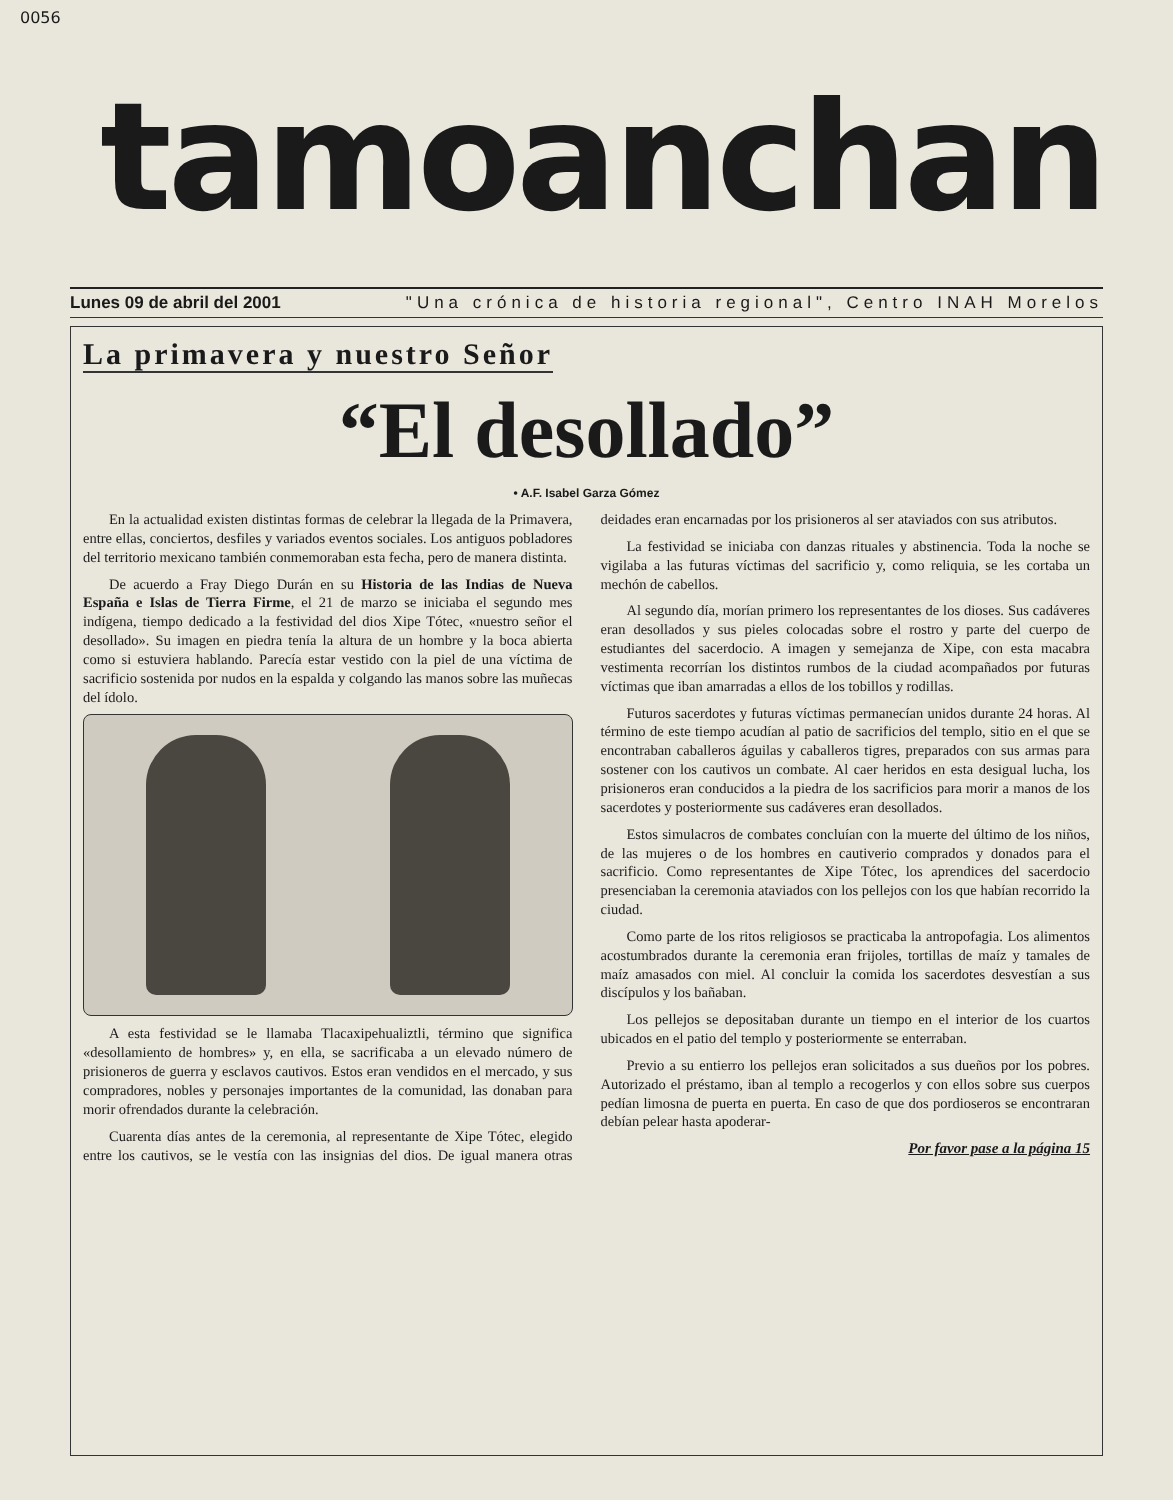0056
tamoanchan
Lunes 09 de abril del 2001 "Una crónica de historia regional", Centro INAH Morelos
La primavera y nuestro Señor
“El desollado”
• A.F. Isabel Garza Gómez
En la actualidad existen distintas formas de celebrar la llegada de la Primavera, entre ellas, conciertos, desfiles y variados eventos sociales. Los antiguos pobladores del territorio mexicano también conmemoraban esta fecha, pero de manera distinta.
De acuerdo a Fray Diego Durán en su Historia de las Indias de Nueva España e Islas de Tierra Firme, el 21 de marzo se iniciaba el segundo mes indígena, tiempo dedicado a la festividad del dios Xipe Tótec, «nuestro señor el desollado». Su imagen en piedra tenía la altura de un hombre y la boca abierta como si estuviera hablando. Parecía estar vestido con la piel de una víctima de sacrificio sostenida por nudos en la espalda y colgando las manos sobre las muñecas del ídolo.
A esta festividad se le llamaba Tlacaxipehualiztli, término que significa «desollamiento de hombres» y, en ella, se sacrificaba a un elevado número de prisioneros de guerra y esclavos cautivos. Estos eran vendidos en el mercado, y sus compradores, nobles y personajes importantes de la comunidad, las donaban para morir ofrendados durante la celebración.
Cuarenta días antes de la ceremonia, al representante de Xipe Tótec, elegido entre los cautivos, se le vestía con las insignias del dios. De igual manera otras deidades eran encarnadas por los prisioneros al ser ataviados con sus atributos.
La festividad se iniciaba con danzas rituales y abstinencia. Toda la noche se vigilaba a las futuras víctimas del sacrificio y, como reliquia, se les cortaba un mechón de cabellos.
Al segundo día, morían primero los representantes de los dioses. Sus cadáveres eran desollados y sus pieles colocadas sobre el rostro y parte del cuerpo de estudiantes del sacerdocio. A imagen y semejanza de Xipe, con esta macabra vestimenta recorrían los distintos rumbos de la ciudad acompañados por futuras víctimas que iban amarradas a ellos de los tobillos y rodillas.
Futuros sacerdotes y futuras víctimas permanecían unidos durante 24 horas. Al término de este tiempo acudían al patio de sacrificios del templo, sitio en el que se encontraban caballeros águilas y caballeros tigres, preparados con sus armas para sostener con los cautivos un combate. Al caer heridos en esta desigual lucha, los prisioneros eran conducidos a la piedra de los sacrificios para morir a manos de los sacerdotes y posteriormente sus cadáveres eran desollados.
Estos simulacros de combates concluían con la muerte del último de los niños, de las mujeres o de los hombres en cautiverio comprados y donados para el sacrificio. Como representantes de Xipe Tótec, los aprendices del sacerdocio presenciaban la ceremonia ataviados con los pellejos con los que habían recorrido la ciudad.
Como parte de los ritos religiosos se practicaba la antropofagia. Los alimentos acostumbrados durante la ceremonia eran frijoles, tortillas de maíz y tamales de maíz amasados con miel. Al concluir la comida los sacerdotes desvestían a sus discípulos y los bañaban.
Los pellejos se depositaban durante un tiempo en el interior de los cuartos ubicados en el patio del templo y posteriormente se enterraban.
Previo a su entierro los pellejos eran solicitados a sus dueños por los pobres. Autorizado el préstamo, iban al templo a recogerlos y con ellos sobre sus cuerpos pedían limosna de puerta en puerta. En caso de que dos pordioseros se encontraran debían pelear hasta apoderar-
Por favor pase a la página 15